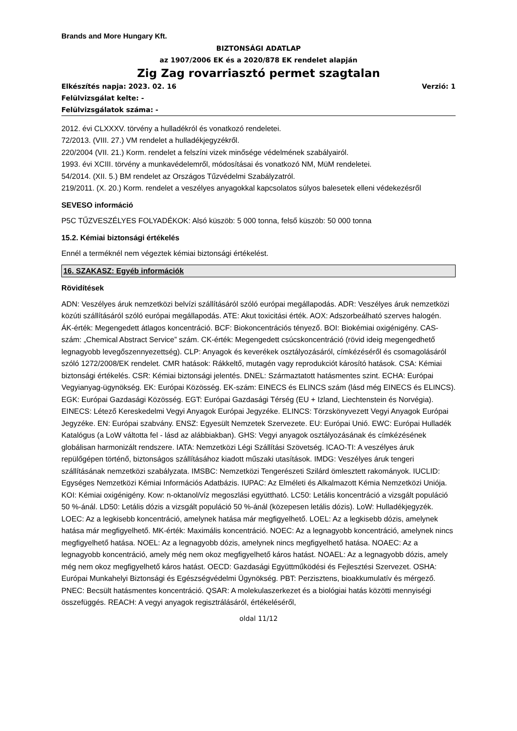Brands and More Hungary Kft.
BIZTONSÁGI ADATLAP
az 1907/2006 EK és a 2020/878 EK rendelet alapján
Zig Zag rovarriasztó permet szagtalan
Elkészítés napja: 2023. 02. 16 Verzió: 1
Felülvizsgálat kelte: -
Felülvizsgálatok száma: -
2012. évi CLXXXV. törvény a hulladékról és vonatkozó rendeletei.
72/2013. (VIII. 27.) VM rendelet a hulladékjegyzékről.
220/2004 (VII. 21.) Korm. rendelet a felszíni vizek minősége védelmének szabályairól.
1993. évi XCIII. törvény a munkavédelemről, módosításai és vonatkozó NM, MüM rendeletei.
54/2014. (XII. 5.) BM rendelet az Országos Tűzvédelmi Szabályzatról.
219/2011. (X. 20.) Korm. rendelet a veszélyes anyagokkal kapcsolatos súlyos balesetek elleni védekezésről
SEVESO információ
P5C TŰZVESZÉLYES FOLYADÉKOK: Alsó küszöb: 5 000 tonna, felső küszöb: 50 000 tonna
15.2. Kémiai biztonsági értékelés
Ennél a terméknél nem végeztek kémiai biztonsági értékelést.
16. SZAKASZ: Egyéb információk
Rövidítések
ADN: Veszélyes áruk nemzetközi belvízi szállításáról szóló európai megállapodás. ADR: Veszélyes áruk nemzetközi közúti szállításáról szóló európai megállapodás. ATE: Akut toxicitási érték. AOX: Adszorbeálható szerves halogén. ÁK-érték: Megengedett átlagos koncentráció. BCF: Biokoncentrációs tényező. BOI: Biokémiai oxigénigény. CAS-szám: „Chemical Abstract Service” szám. CK-érték: Megengedett csúcskoncentráció (rövid ideig megengedhető legnagyobb levegőszennyezettség). CLP: Anyagok és keverékek osztályozásáról, címkézéséről és csomagolásáról szóló 1272/2008/EK rendelet. CMR hatások: Rákkeltő, mutagén vagy reprodukciót károsító hatások. CSA: Kémiai biztonsági értékelés. CSR: Kémiai biztonsági jelentés. DNEL: Származtatott hatásmentes szint. ECHA: Európai Vegyianyag-ügynökség. EK: Európai Közösség. EK-szám: EINECS és ELINCS szám (lásd még EINECS és ELINCS). EGK: Európai Gazdasági Közösség. EGT: Európai Gazdasági Térség (EU + Izland, Liechtenstein és Norvégia). EINECS: Létező Kereskedelmi Vegyi Anyagok Európai Jegyzéke. ELINCS: Törzskönyvezett Vegyi Anyagok Európai Jegyzéke. EN: Európai szabvány. ENSZ: Egyesült Nemzetek Szervezete. EU: Európai Unió. EWC: Európai Hulladék Katalógus (a LoW váltotta fel - lásd az alábbiakban). GHS: Vegyi anyagok osztályozásának és címkézésének globálisan harmonizált rendszere. IATA: Nemzetközi Légi Szállítási Szövetség. ICAO-TI: A veszélyes áruk repülőgépen történő, biztonságos szállításához kiadott műszaki utasítások. IMDG: Veszélyes áruk tengeri szállításának nemzetközi szabályzata. IMSBC: Nemzetközi Tengerészeti Szilárd ömlesztett rakományok. IUCLID: Egységes Nemzetközi Kémiai Információs Adatbázis. IUPAC: Az Elméleti és Alkalmazott Kémia Nemzetközi Uniója. KOI: Kémiai oxigénigény. Kow: n-oktanol/víz megoszlási együttható. LC50: Letális koncentráció a vizsgált populáció 50 %-ánál. LD50: Letális dózis a vizsgált populáció 50 %-ánál (közepesen letális dózis). LoW: Hulladékjegyzék. LOEC: Az a legkisebb koncentráció, amelynek hatása már megfigyelhető. LOEL: Az a legkisebb dózis, amelynek hatása már megfigyelhető. MK-érték: Maximális koncentráció. NOEC: Az a legnagyobb koncentráció, amelynek nincs megfigyelhető hatása. NOEL: Az a legnagyobb dózis, amelynek nincs megfigyelhető hatása. NOAEC: Az a legnagyobb koncentráció, amely még nem okoz megfigyelhető káros hatást. NOAEL: Az a legnagyobb dózis, amely még nem okoz megfigyelhető káros hatást. OECD: Gazdasági Együttműködési és Fejlesztési Szervezet. OSHA: Európai Munkahelyi Biztonsági és Egészségvédelmi Ügynökség. PBT: Perzisztens, bioakkumulatív és mérgező. PNEC: Becsült hatásmentes koncentráció. QSAR: A molekulaszerkezet és a biológiai hatás közötti mennyiségi összefüggés. REACH: A vegyi anyagok regisztrálásáról, értékeléséről,
oldal 11/12